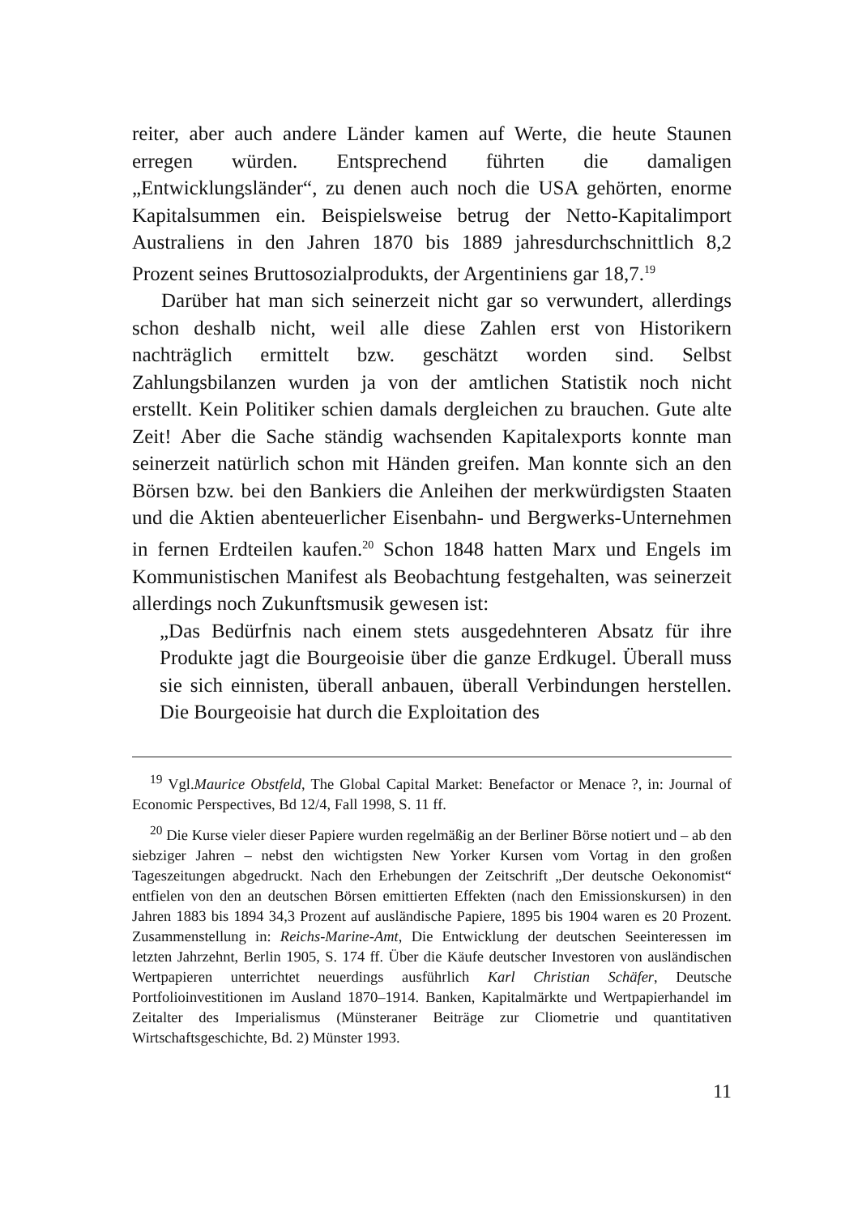reiter, aber auch andere Länder kamen auf Werte, die heute Staunen erregen würden. Entsprechend führten die damaligen „Entwicklungsländer“, zu denen auch noch die USA gehörten, enorme Kapitalsummen ein. Beispielsweise betrug der Netto-Kapitalimport Australiens in den Jahren 1870 bis 1889 jahresdurchschnittlich 8,2 Prozent seines Bruttosozialprodukts, der Argentiniens gar 18,7.<sup>19</sup>
Darüber hat man sich seinerzeit nicht gar so verwundert, allerdings schon deshalb nicht, weil alle diese Zahlen erst von Historikern nachträglich ermittelt bzw. geschätzt worden sind. Selbst Zahlungsbilanzen wurden ja von der amtlichen Statistik noch nicht erstellt. Kein Politiker schien damals dergleichen zu brauchen. Gute alte Zeit! Aber die Sache ständig wachsenden Kapitalexports konnte man seinerzeit natürlich schon mit Händen greifen. Man konnte sich an den Börsen bzw. bei den Bankiers die Anleihen der merkwürdigsten Staaten und die Aktien abenteuerlicher Eisenbahn- und Bergwerks-Unternehmen in fernen Erdteilen kaufen.<sup>20</sup> Schon 1848 hatten Marx und Engels im Kommunistischen Manifest als Beobachtung festgehalten, was seinerzeit allerdings noch Zukunftsmusik gewesen ist:
„Das Bedürfnis nach einem stets ausgedehnteren Absatz für ihre Produkte jagt die Bourgeoisie über die ganze Erdkugel. Überall muss sie sich einnisten, überall anbauen, überall Verbindungen herstellen. Die Bourgeoisie hat durch die Exploitation des
<sup>19</sup> Vgl.Maurice Obstfeld, The Global Capital Market: Benefactor or Menace ?, in: Journal of Economic Perspectives, Bd 12/4, Fall 1998, S. 11 ff.
<sup>20</sup> Die Kurse vieler dieser Papiere wurden regelmäßig an der Berliner Börse notiert und – ab den siebziger Jahren – nebst den wichtigsten New Yorker Kursen vom Vortag in den großen Tageszeitungen abgedruckt. Nach den Erhebungen der Zeitschrift „Der deutsche Oekonomist“ entfielen von den an deutschen Börsen emittierten Effekten (nach den Emissionskursen) in den Jahren 1883 bis 1894 34,3 Prozent auf ausländische Papiere, 1895 bis 1904 waren es 20 Prozent. Zusammenstellung in: Reichs-Marine-Amt, Die Entwicklung der deutschen Seeinteressen im letzten Jahrzehnt, Berlin 1905, S. 174 ff. Über die Käufe deutscher Investoren von ausländischen Wertpapieren unterrichtet neuerdings ausführlich Karl Christian Schäfer, Deutsche Portfolioinvestitionen im Ausland 1870–1914. Banken, Kapitalmärkte und Wertpapierhandel im Zeitalter des Imperialismus (Münsteraner Beiträge zur Cliometrie und quantitativen Wirtschaftsgeschichte, Bd. 2) Münster 1993.
11